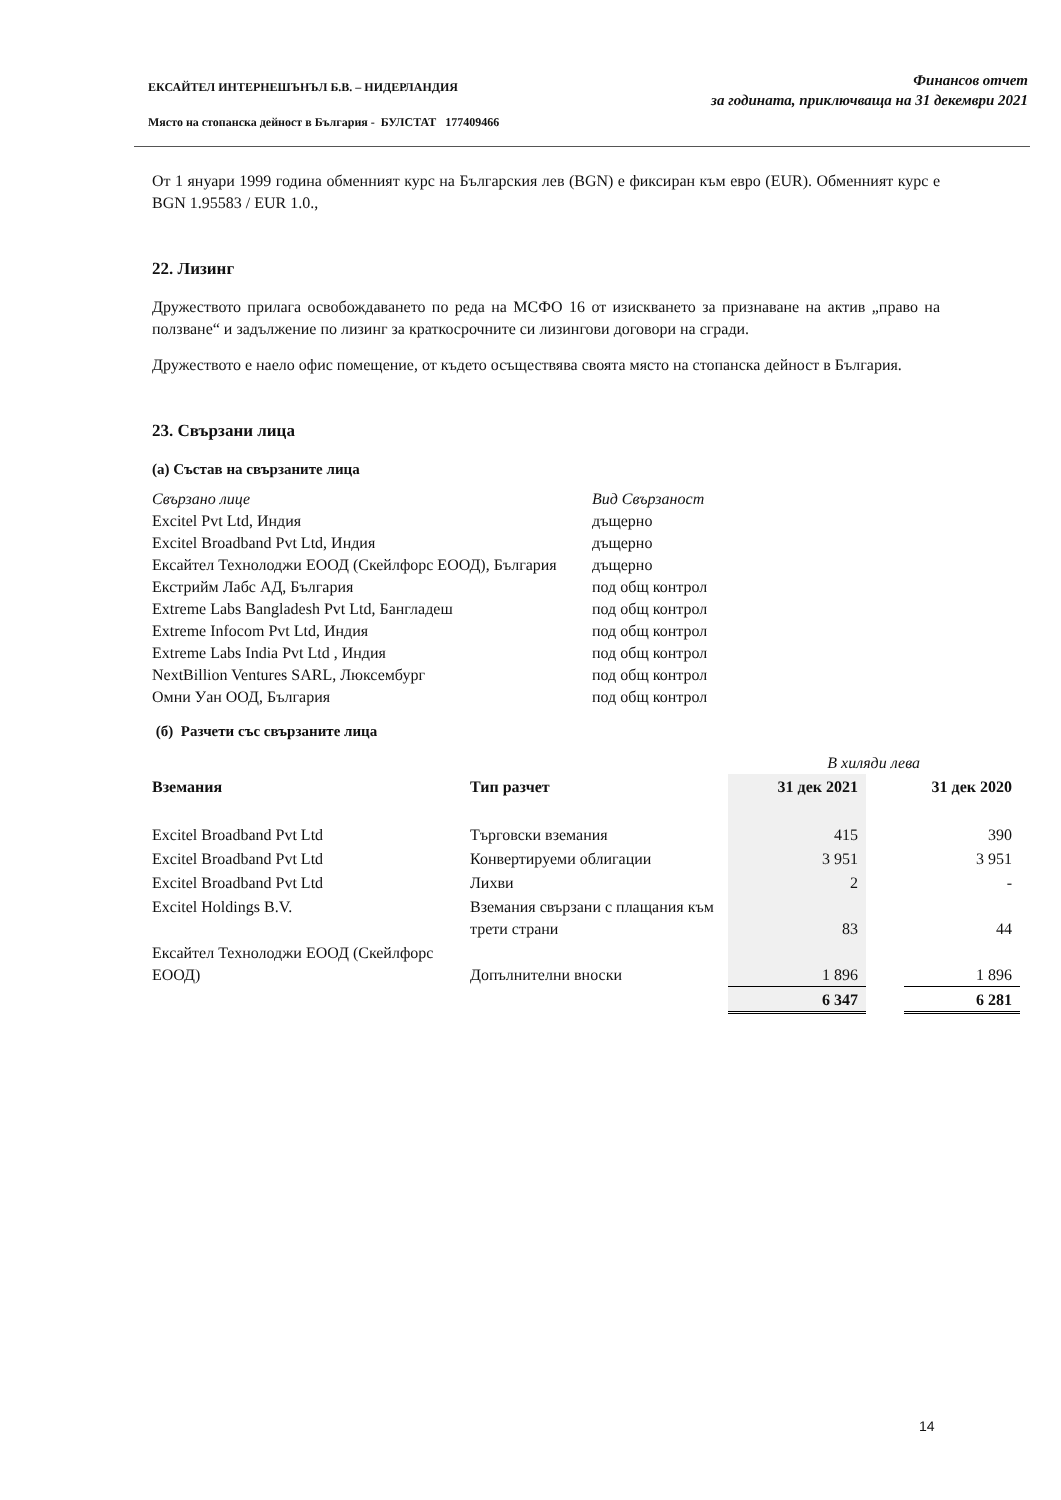ЕКСАЙТЕЛ ИНТЕРНЕШЪНЪЛ Б.В. – НИДЕРЛАНДИЯ
Място на стопанска дейност в България - БУЛСТАТ 177409466
Финансов отчет
за годината, приключваща на 31 декември 2021
От 1 януари 1999 година обменният курс на Българския лев (BGN) е фиксиран към евро (EUR). Обменният курс е BGN 1.95583 / EUR 1.0.,
22. Лизинг
Дружеството прилага освобождаването по реда на МСФО 16 от изискването за признаване на актив „право на ползване“ и задължение по лизинг за краткосрочните си лизингови договори на сгради.
Дружеството е наело офис помещение, от където осъществява своята място на стопанска дейност в България.
23. Свързани лица
(а) Състав на свързаните лица
| Свързано лице | Вид Свързаност |
| Excitel Pvt Ltd, Индия | дъщерно |
| Excitel Broadband Pvt Ltd, Индия | дъщерно |
| Ексайтел Технолоджи ЕООД (Скейлфорс ЕООД), България | дъщерно |
| Екстрийм Лабс АД, България | под общ контрол |
| Extreme Labs Bangladesh Pvt Ltd, Бангладеш | под общ контрол |
| Extreme Infocom Pvt Ltd, Индия | под общ контрол |
| Extreme Labs India Pvt Ltd , Индия | под общ контрол |
| NextBillion Ventures SARL, Люксембург | под общ контрол |
| Омни Уан ООД, България | под общ контрол |
(б) Разчети със свързаните лица
| | | В хиляди лева | | |
| Вземания | Тип разчет | 31 дек 2021 | | 31 дек 2020 |
| Excitel Broadband Pvt Ltd | Търговски вземания | 415 | | 390 |
| Excitel Broadband Pvt Ltd | Конвертируеми облигации | 3 951 | | 3 951 |
| Excitel Broadband Pvt Ltd | Лихви | 2 | | - |
| Excitel Holdings B.V. | Вземания свързани с плащания към трети страни | 83 | | 44 |
| Ексайтел Технолоджи ЕООД (Скейлфорс ЕООД) | Допълнителни вноски | 1 896 | | 1 896 |
| | | 6 347 | | 6 281 |
14